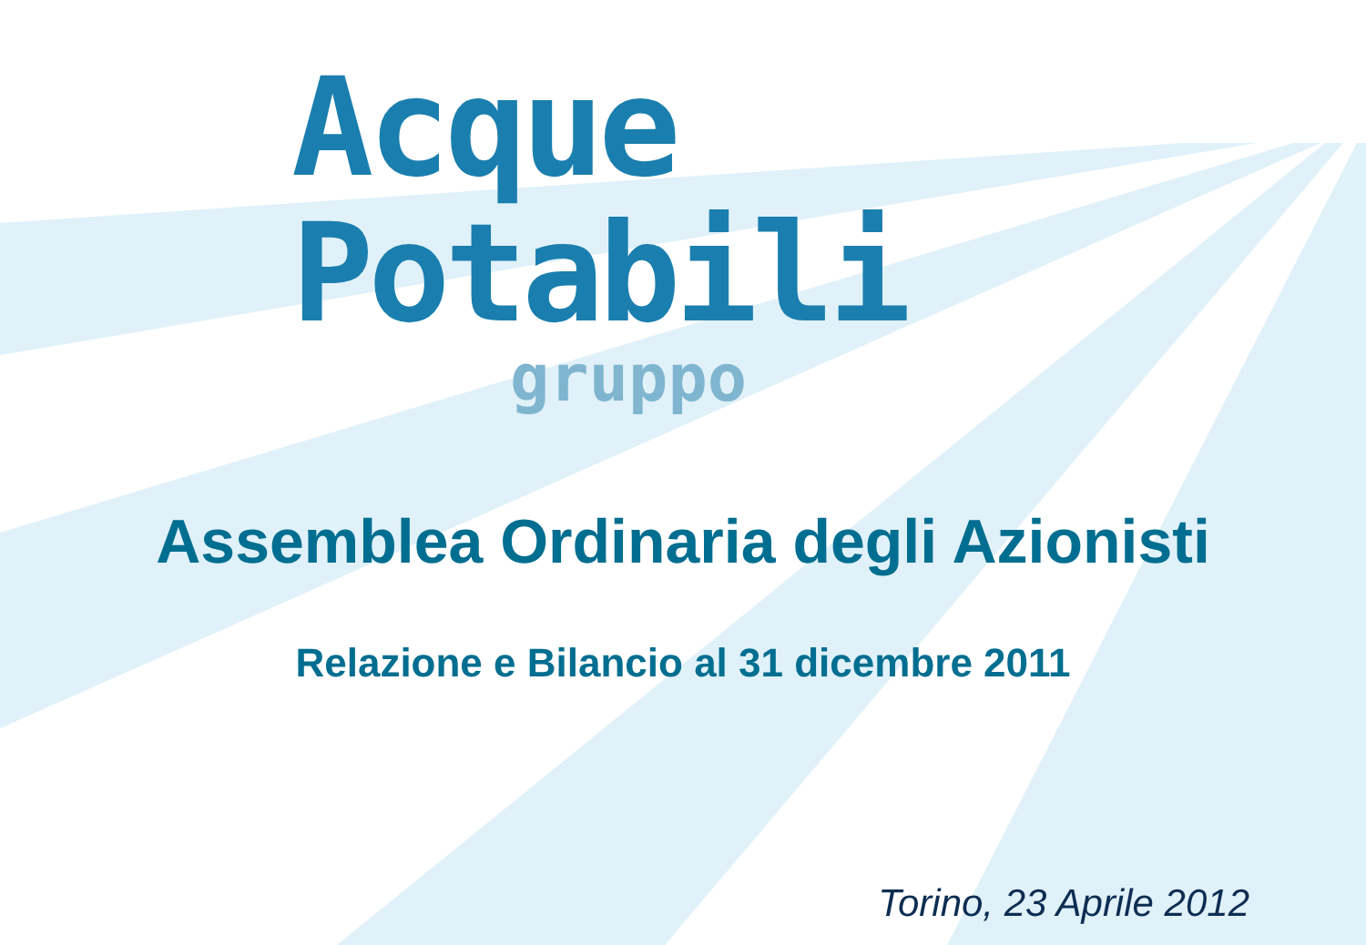Acque Potabili
gruppo
Assemblea Ordinaria degli Azionisti
Relazione e Bilancio al 31 dicembre 2011
Torino, 23 Aprile 2012